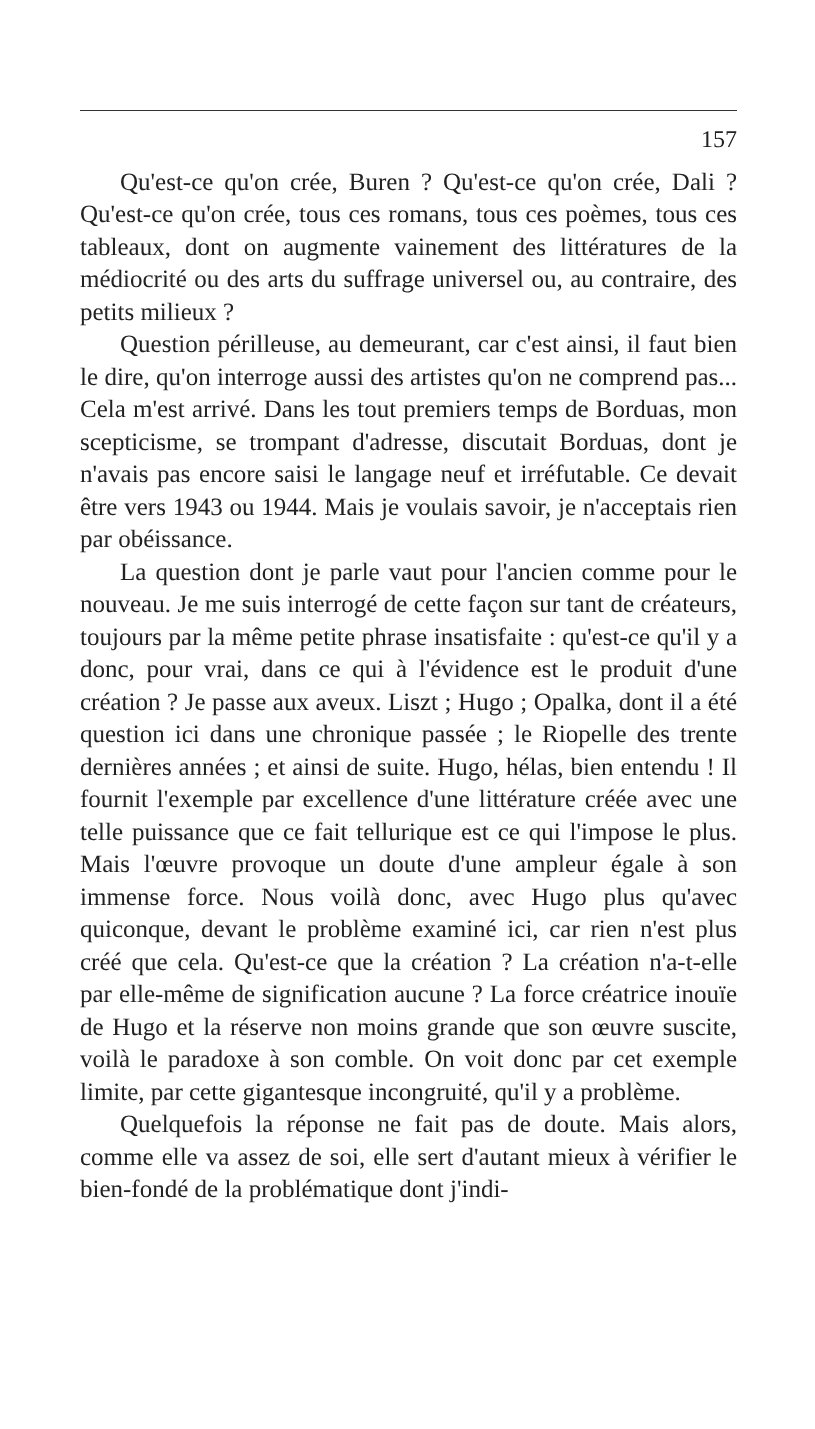157
Qu'est-ce qu'on crée, Buren ? Qu'est-ce qu'on crée, Dali ? Qu'est-ce qu'on crée, tous ces romans, tous ces poèmes, tous ces tableaux, dont on augmente vainement des littératures de la médiocrité ou des arts du suffrage universel ou, au contraire, des petits milieux ?
Question périlleuse, au demeurant, car c'est ainsi, il faut bien le dire, qu'on interroge aussi des artistes qu'on ne comprend pas... Cela m'est arrivé. Dans les tout premiers temps de Borduas, mon scepticisme, se trompant d'adresse, discutait Borduas, dont je n'avais pas encore saisi le langage neuf et irréfutable. Ce devait être vers 1943 ou 1944. Mais je voulais savoir, je n'acceptais rien par obéissance.
La question dont je parle vaut pour l'ancien comme pour le nouveau. Je me suis interrogé de cette façon sur tant de créateurs, toujours par la même petite phrase insatisfaite : qu'est-ce qu'il y a donc, pour vrai, dans ce qui à l'évidence est le produit d'une création ? Je passe aux aveux. Liszt ; Hugo ; Opalka, dont il a été question ici dans une chronique passée ; le Riopelle des trente dernières années ; et ainsi de suite. Hugo, hélas, bien entendu ! Il fournit l'exemple par excellence d'une littérature créée avec une telle puissance que ce fait tellurique est ce qui l'impose le plus. Mais l'œuvre provoque un doute d'une ampleur égale à son immense force. Nous voilà donc, avec Hugo plus qu'avec quiconque, devant le problème examiné ici, car rien n'est plus créé que cela. Qu'est-ce que la création ? La création n'a-t-elle par elle-même de signification aucune ? La force créatrice inouïe de Hugo et la réserve non moins grande que son œuvre suscite, voilà le paradoxe à son comble. On voit donc par cet exemple limite, par cette gigantesque incongruité, qu'il y a problème.
Quelquefois la réponse ne fait pas de doute. Mais alors, comme elle va assez de soi, elle sert d'autant mieux à vérifier le bien-fondé de la problématique dont j'indi-